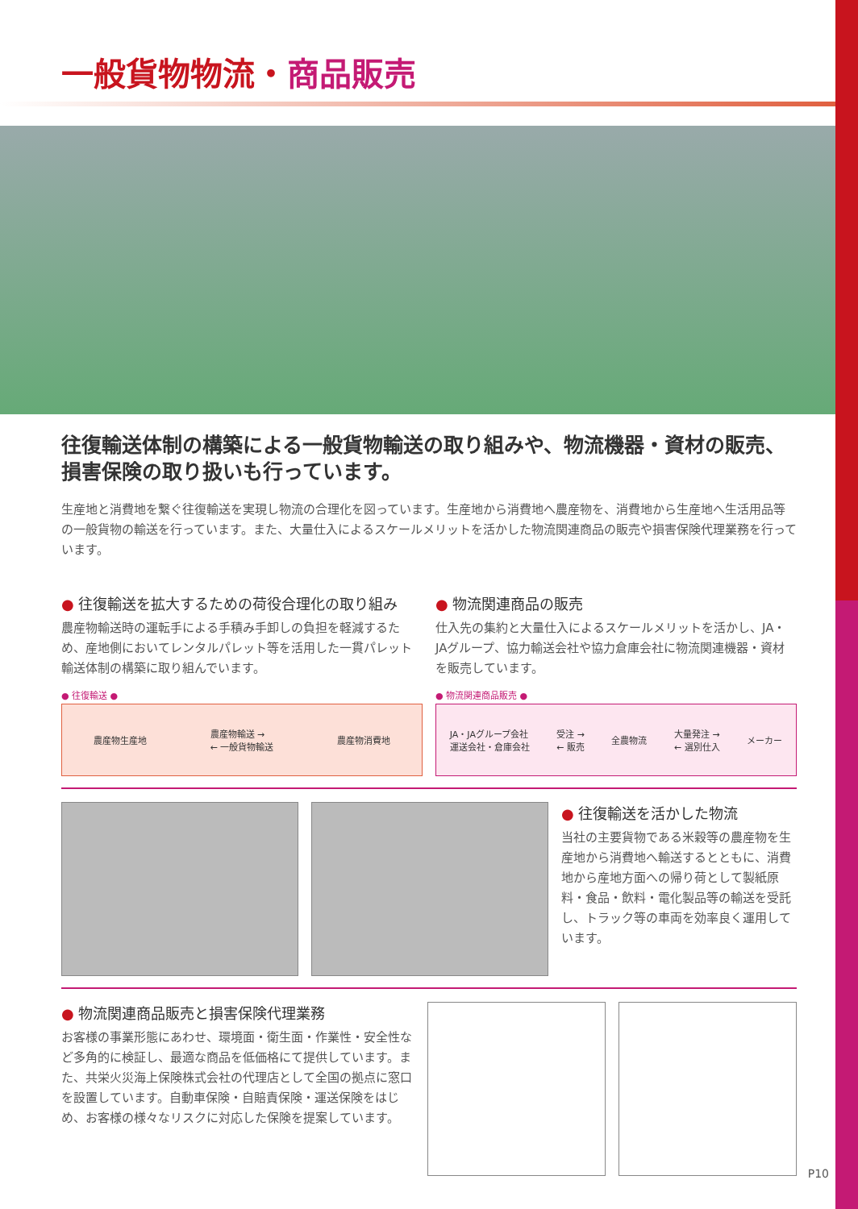一般貨物物流・商品販売
往復輸送体制の構築による一般貨物輸送の取り組みや、物流機器・資材の販売、損害保険の取り扱いも行っています。
生産地と消費地を繋ぐ往復輸送を実現し物流の合理化を図っています。生産地から消費地へ農産物を、消費地から生産地へ生活用品等の一般貨物の輸送を行っています。また、大量仕入によるスケールメリットを活かした物流関連商品の販売や損害保険代理業務を行っています。
● 往復輸送を拡大するための荷役合理化の取り組み
農産物輸送時の運転手による手積み手卸しの負担を軽減するため、産地側においてレンタルパレット等を活用した一貫パレット輸送体制の構築に取り組んでいます。
● 往復輸送 ●
農産物生産地 農産物輸送 →
← 一般貨物輸送 農産物消費地
● 物流関連商品の販売
仕入先の集約と大量仕入によるスケールメリットを活かし、JA・JAグループ、協力輸送会社や協力倉庫会社に物流関連機器・資材を販売しています。
● 物流関連商品販売 ●
JA・JAグループ会社
運送会社・倉庫会社 受注 →
← 販売 全農物流 大量発注 →
← 選別仕入 メーカー
● 往復輸送を活かした物流
当社の主要貨物である米穀等の農産物を生産地から消費地へ輸送するとともに、消費地から産地方面への帰り荷として製紙原料・食品・飲料・電化製品等の輸送を受託し、トラック等の車両を効率良く運用しています。
● 物流関連商品販売と損害保険代理業務
お客様の事業形態にあわせ、環境面・衛生面・作業性・安全性など多角的に検証し、最適な商品を低価格にて提供しています。また、共栄火災海上保険株式会社の代理店として全国の拠点に窓口を設置しています。自動車保険・自賠責保険・運送保険をはじめ、お客様の様々なリスクに対応した保険を提案しています。
P10